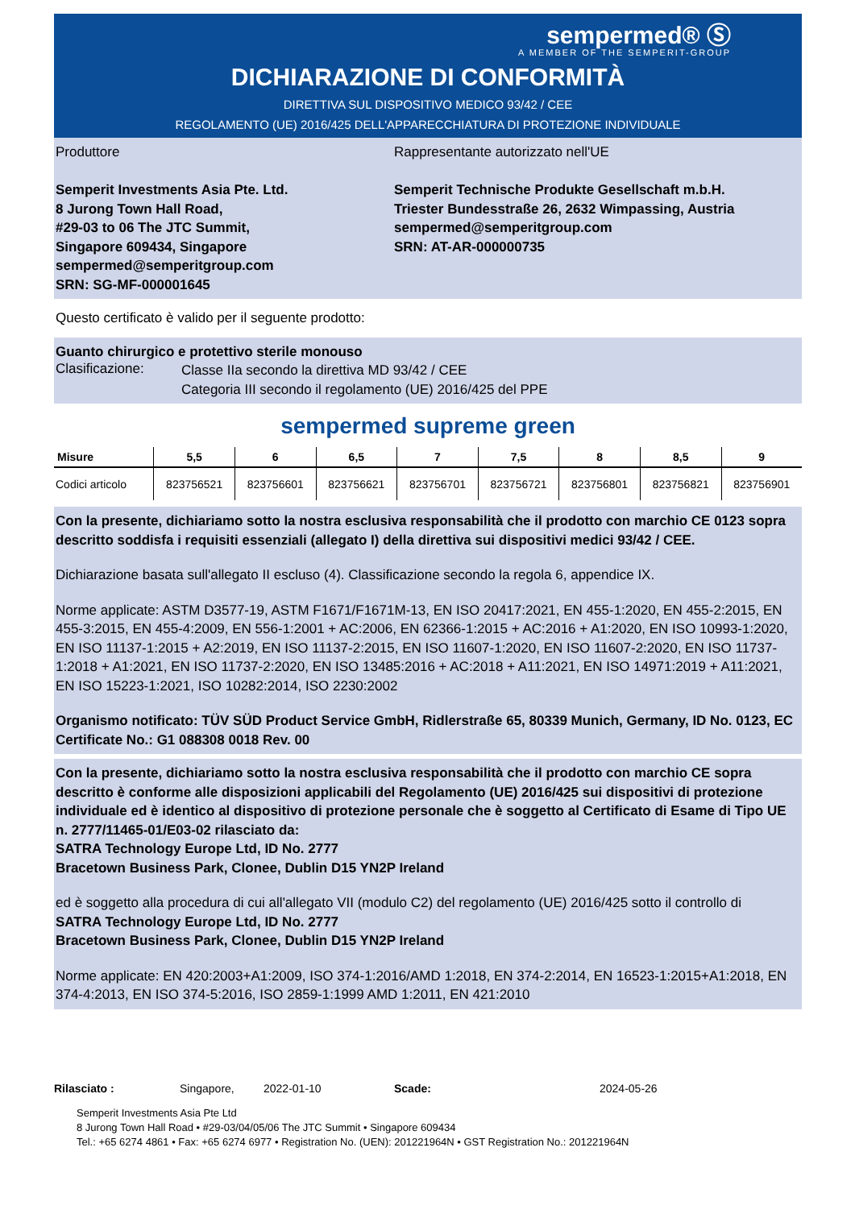sempermed® Ⓢ
A MEMBER OF THE SEMPERIT-GROUP
DICHIARAZIONE DI CONFORMITÀ
DIRETTIVA SUL DISPOSITIVO MEDICO 93/42 / CEE
REGOLAMENTO (UE) 2016/425 DELL'APPARECCHIATURA DI PROTEZIONE INDIVIDUALE
Produttore
Semperit Investments Asia Pte. Ltd.
8 Jurong Town Hall Road,
#29-03 to 06 The JTC Summit,
Singapore 609434, Singapore
sempermed@semperitgroup.com
SRN: SG-MF-000001645
Rappresentante autorizzato nell'UE
Semperit Technische Produkte Gesellschaft m.b.H.
Triester Bundesstraße 26, 2632 Wimpassing, Austria
sempermed@semperitgroup.com
SRN: AT-AR-000000735
Questo certificato è valido per il seguente prodotto:
Guanto chirurgico e protettivo sterile monouso
Clasificazione:
Classe IIa secondo la direttiva MD 93/42 / CEE
Categoria III secondo il regolamento (UE) 2016/425 del PPE
sempermed supreme green
| Misure | 5,5 | 6 | 6,5 | 7 | 7,5 | 8 | 8,5 | 9 |
| --- | --- | --- | --- | --- | --- | --- | --- | --- |
| Codici articolo | 823756521 | 823756601 | 823756621 | 823756701 | 823756721 | 823756801 | 823756821 | 823756901 |
Con la presente, dichiariamo sotto la nostra esclusiva responsabilità che il prodotto con marchio CE 0123 sopra descritto soddisfa i requisiti essenziali (allegato I) della direttiva sui dispositivi medici 93/42 / CEE.
Dichiarazione basata sull'allegato II escluso (4). Classificazione secondo la regola 6, appendice IX.
Norme applicate: ASTM D3577-19, ASTM F1671/F1671M-13, EN ISO 20417:2021, EN 455-1:2020, EN 455-2:2015, EN 455-3:2015, EN 455-4:2009, EN 556-1:2001 + AC:2006, EN 62366-1:2015 + AC:2016 + A1:2020, EN ISO 10993-1:2020, EN ISO 11137-1:2015 + A2:2019, EN ISO 11137-2:2015, EN ISO 11607-1:2020, EN ISO 11607-2:2020, EN ISO 11737-1:2018 + A1:2021, EN ISO 11737-2:2020, EN ISO 13485:2016 + AC:2018 + A11:2021, EN ISO 14971:2019 + A11:2021, EN ISO 15223-1:2021, ISO 10282:2014, ISO 2230:2002
Organismo notificato: TÜV SÜD Product Service GmbH, Ridlerstraße 65, 80339 Munich, Germany, ID No. 0123, EC Certificate No.: G1 088308 0018 Rev. 00
Con la presente, dichiariamo sotto la nostra esclusiva responsabilità che il prodotto con marchio CE sopra descritto è conforme alle disposizioni applicabili del Regolamento (UE) 2016/425 sui dispositivi di protezione individuale ed è identico al dispositivo di protezione personale che è soggetto al Certificato di Esame di Tipo UE n. 2777/11465-01/E03-02 rilasciato da:
SATRA Technology Europe Ltd, ID No. 2777
Bracetown Business Park, Clonee, Dublin D15 YN2P Ireland
ed è soggetto alla procedura di cui all'allegato VII (modulo C2) del regolamento (UE) 2016/425 sotto il controllo di
SATRA Technology Europe Ltd, ID No. 2777
Bracetown Business Park, Clonee, Dublin D15 YN2P Ireland
Norme applicate: EN 420:2003+A1:2009, ISO 374-1:2016/AMD 1:2018, EN 374-2:2014, EN 16523-1:2015+A1:2018, EN 374-4:2013, EN ISO 374-5:2016, ISO 2859-1:1999 AMD 1:2011, EN 421:2010
Rilasciato : Singapore, 2022-01-10 Scade: 2024-05-26
Semperit Investments Asia Pte Ltd
8 Jurong Town Hall Road • #29-03/04/05/06 The JTC Summit • Singapore 609434
Tel.: +65 6274 4861 • Fax: +65 6274 6977 • Registration No. (UEN): 201221964N • GST Registration No.: 201221964N